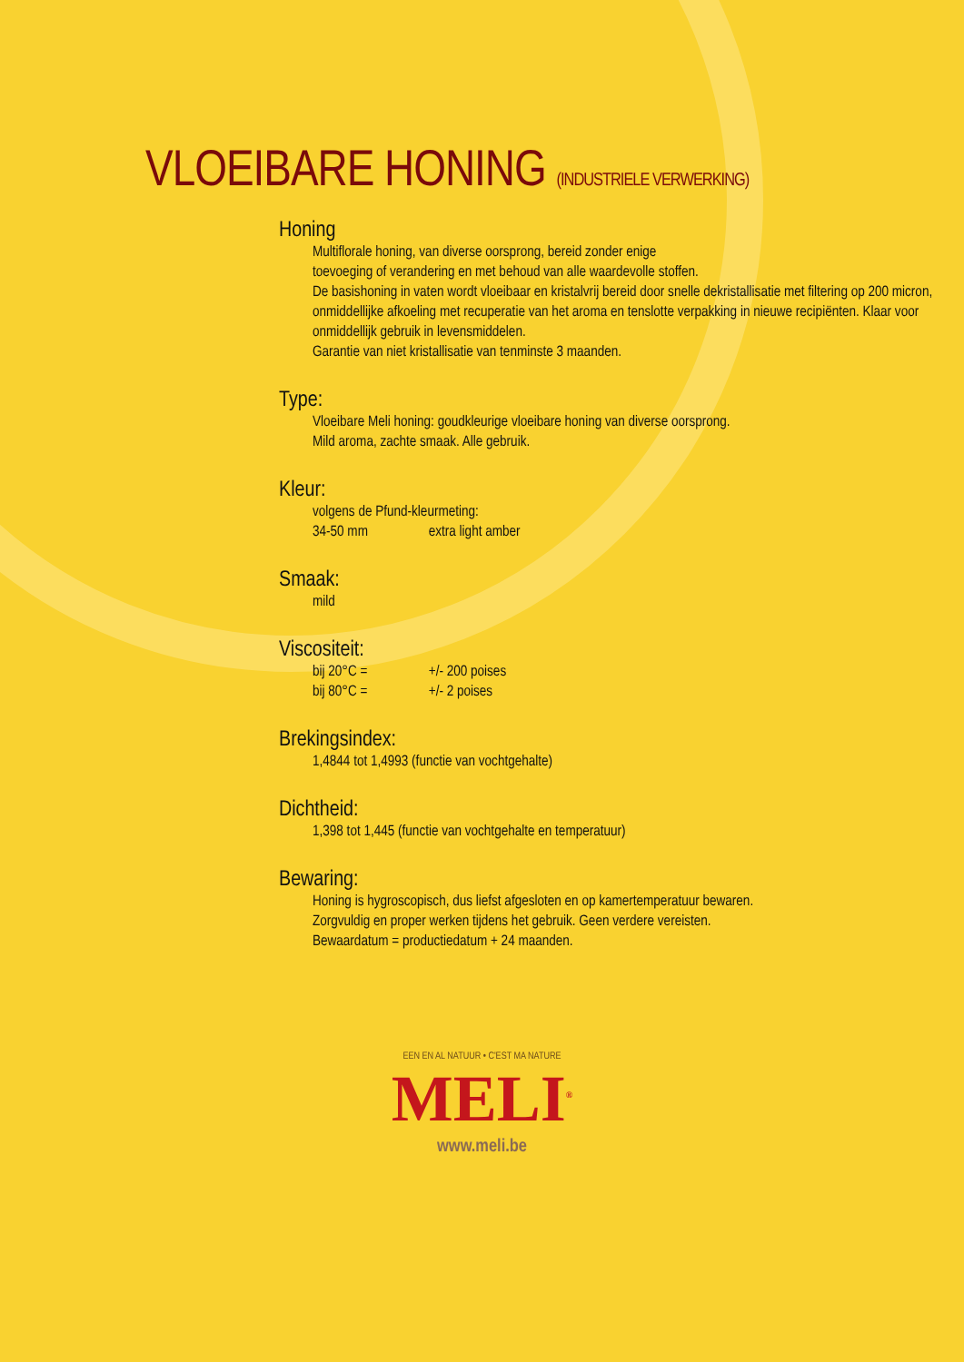VLOEIBARE HONING (INDUSTRIELE VERWERKING)
Honing
Multiflorale honing, van diverse oorsprong, bereid zonder enige
toevoeging of verandering en met behoud van alle waardevolle stoffen.
De basishoning in vaten wordt vloeibaar en kristalvrij bereid door snelle dekristallisatie met filtering op 200 micron, onmiddellijke afkoeling met recuperatie van het aroma en tenslotte verpakking in nieuwe recipiënten. Klaar voor onmiddellijk gebruik in levensmiddelen.
Garantie van niet kristallisatie van tenminste 3 maanden.
Type:
Vloeibare Meli honing: goudkleurige vloeibare honing van diverse oorsprong.
Mild aroma, zachte smaak. Alle gebruik.
Kleur:
volgens de Pfund-kleurmeting:
34-50 mm extra light amber
Smaak:
mild
Viscositeit:
bij 20°C = +/- 200 poises
bij 80°C = +/- 2 poises
Brekingsindex:
1,4844 tot 1,4993 (functie van vochtgehalte)
Dichtheid:
1,398 tot 1,445 (functie van vochtgehalte en temperatuur)
Bewaring:
Honing is hygroscopisch, dus liefst afgesloten en op kamertemperatuur bewaren.
Zorgvuldig en proper werken tijdens het gebruik. Geen verdere vereisten.
Bewaardatum = productiedatum + 24 maanden.
EEN EN AL NATUUR • C'EST MA NATURE
MELI<sup>®</sup>
www.meli.be